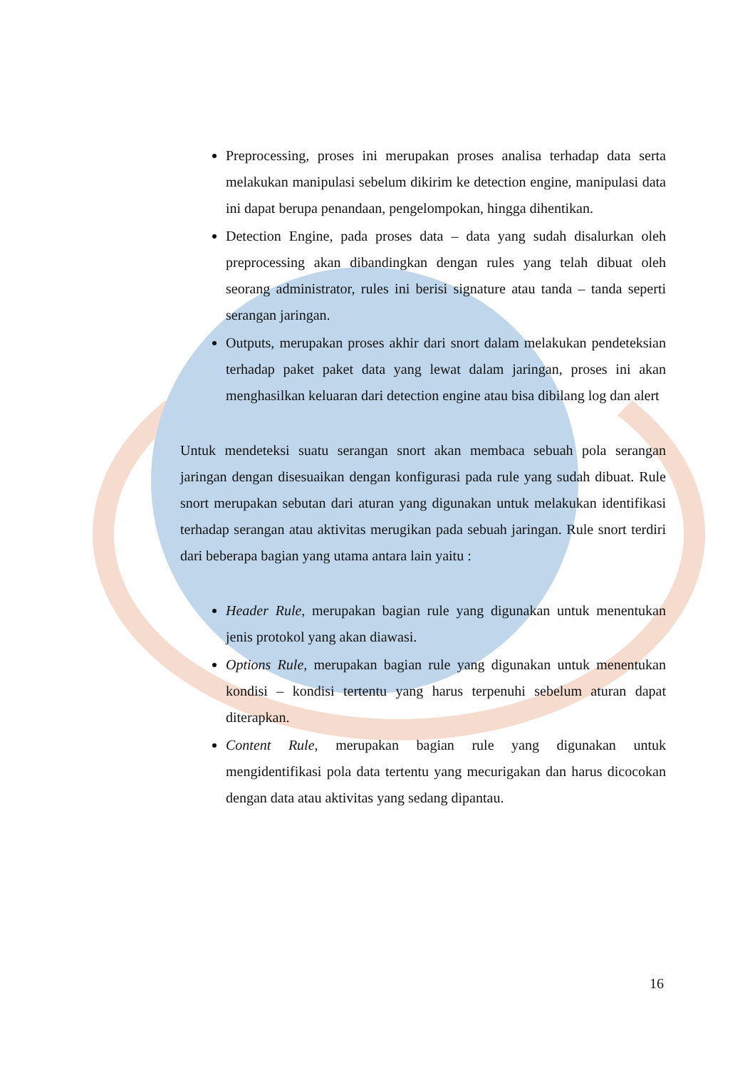Preprocessing, proses ini merupakan proses analisa terhadap data serta melakukan manipulasi sebelum dikirim ke detection engine, manipulasi data ini dapat berupa penandaan, pengelompokan, hingga dihentikan.
Detection Engine, pada proses data – data yang sudah disalurkan oleh preprocessing akan dibandingkan dengan rules yang telah dibuat oleh seorang administrator, rules ini berisi signature atau tanda – tanda seperti serangan jaringan.
Outputs, merupakan proses akhir dari snort dalam melakukan pendeteksian terhadap paket paket data yang lewat dalam jaringan, proses ini akan menghasilkan keluaran dari detection engine atau bisa dibilang log dan alert
Untuk mendeteksi suatu serangan snort akan membaca sebuah pola serangan jaringan dengan disesuaikan dengan konfigurasi pada rule yang sudah dibuat. Rule snort merupakan sebutan dari aturan yang digunakan untuk melakukan identifikasi terhadap serangan atau aktivitas merugikan pada sebuah jaringan. Rule snort terdiri dari beberapa bagian yang utama antara lain yaitu :
Header Rule, merupakan bagian rule yang digunakan untuk menentukan jenis protokol yang akan diawasi.
Options Rule, merupakan bagian rule yang digunakan untuk menentukan kondisi – kondisi tertentu yang harus terpenuhi sebelum aturan dapat diterapkan.
Content Rule, merupakan bagian rule yang digunakan untuk mengidentifikasi pola data tertentu yang mecurigakan dan harus dicocokan dengan data atau aktivitas yang sedang dipantau.
16